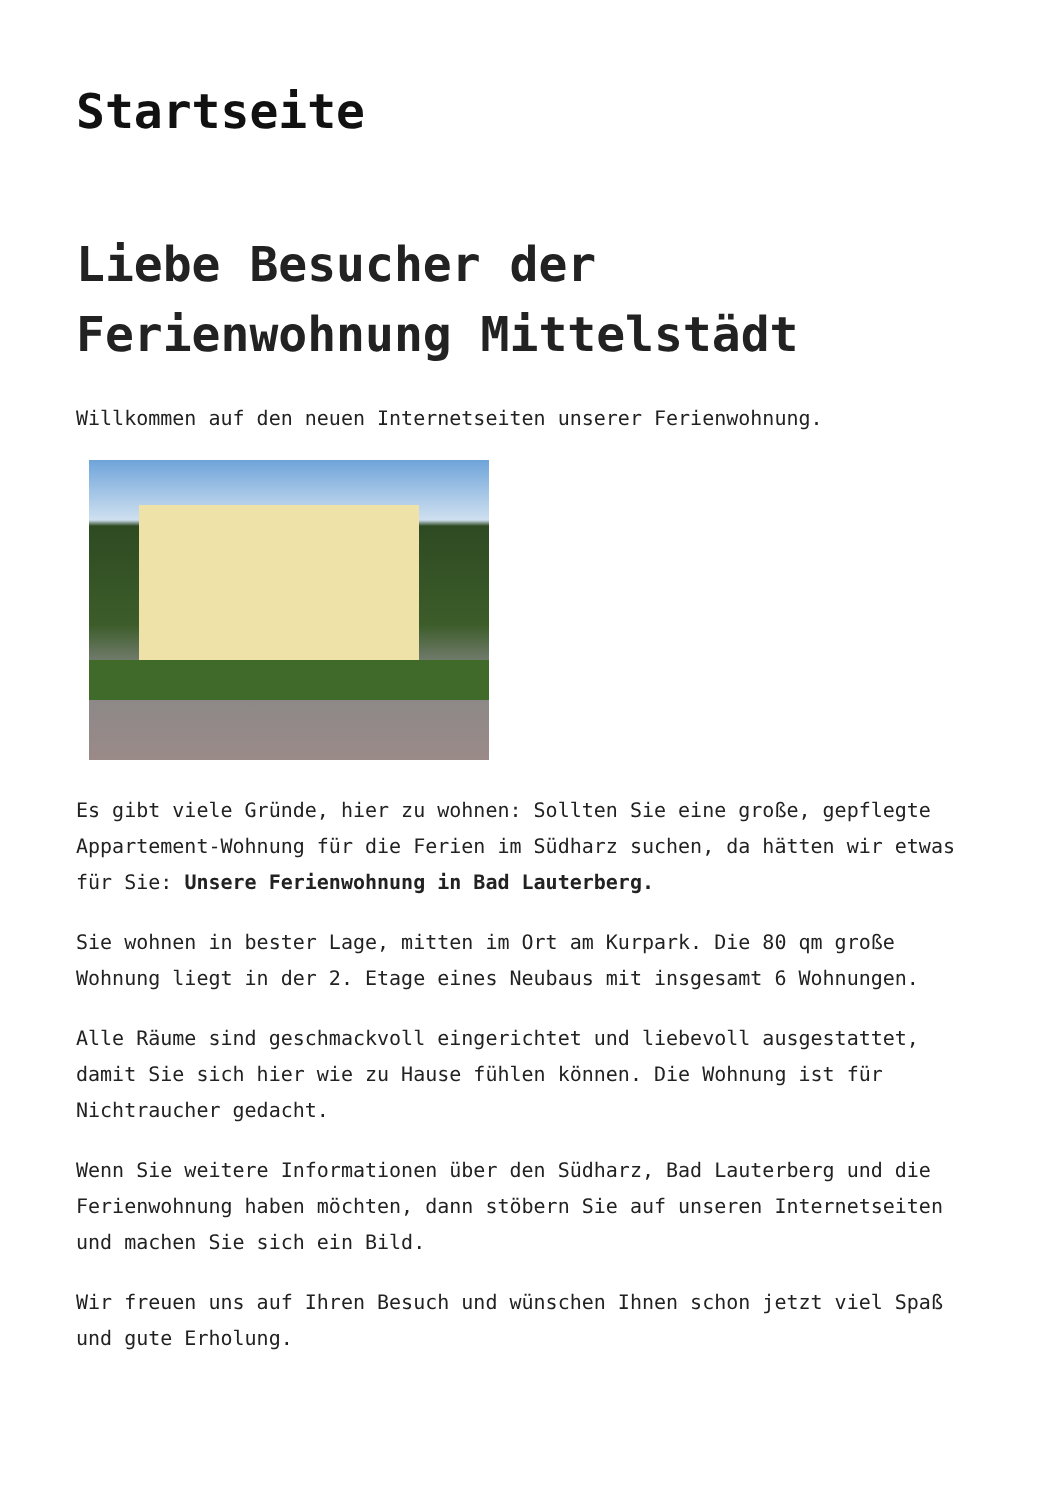Startseite
Liebe Besucher der Ferienwohnung Mittelstädt
Willkommen auf den neuen Internetseiten unserer Ferienwohnung.
Es gibt viele Gründe, hier zu wohnen: Sollten Sie eine große, gepflegte Appartement-Wohnung für die Ferien im Südharz suchen, da hätten wir etwas für Sie: Unsere Ferienwohnung in Bad Lauterberg.
Sie wohnen in bester Lage, mitten im Ort am Kurpark. Die 80 qm große Wohnung liegt in der 2. Etage eines Neubaus mit insgesamt 6 Wohnungen.
Alle Räume sind geschmackvoll eingerichtet und liebevoll ausgestattet, damit Sie sich hier wie zu Hause fühlen können. Die Wohnung ist für Nichtraucher gedacht.
Wenn Sie weitere Informationen über den Südharz, Bad Lauterberg und die Ferienwohnung haben möchten, dann stöbern Sie auf unseren Internetseiten und machen Sie sich ein Bild.
Wir freuen uns auf Ihren Besuch und wünschen Ihnen schon jetzt viel Spaß und gute Erholung.